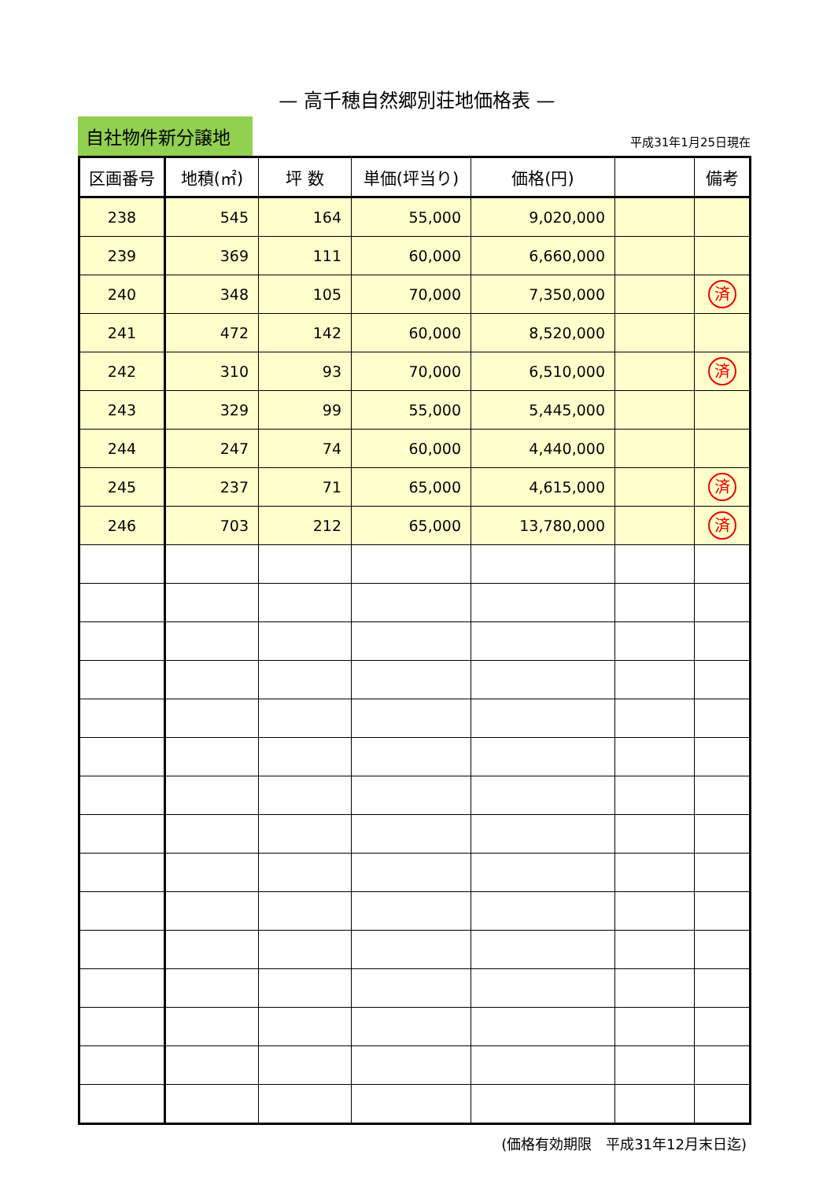— 高千穂自然郷別荘地価格表 —
自社物件新分譲地
平成31年1月25日現在
| 区画番号 | 地積(㎡) | 坪 数 | 単価(坪当り) | 価格(円) | | 備考 |
| --- | --- | --- | --- | --- | --- | --- |
| 238 | 545 | 164 | 55,000 | 9,020,000 | | |
| 239 | 369 | 111 | 60,000 | 6,660,000 | | |
| 240 | 348 | 105 | 70,000 | 7,350,000 | | 済 |
| 241 | 472 | 142 | 60,000 | 8,520,000 | | |
| 242 | 310 | 93 | 70,000 | 6,510,000 | | 済 |
| 243 | 329 | 99 | 55,000 | 5,445,000 | | |
| 244 | 247 | 74 | 60,000 | 4,440,000 | | |
| 245 | 237 | 71 | 65,000 | 4,615,000 | | 済 |
| 246 | 703 | 212 | 65,000 | 13,780,000 | | 済 |
(価格有効期限　平成31年12月末日迄)